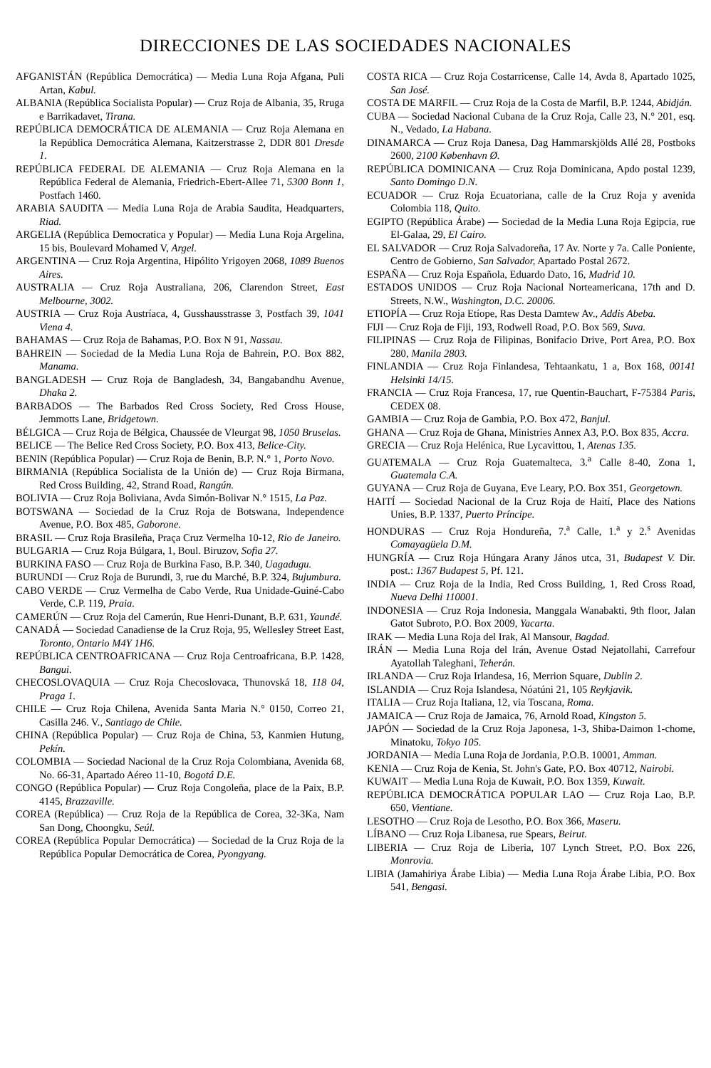DIRECCIONES DE LAS SOCIEDADES NACIONALES
AFGANISTÁN (República Democrática) — Media Luna Roja Afgana, Puli Artan, Kabul.
ALBANIA (República Socialista Popular) — Cruz Roja de Albania, 35, Rruga e Barrikadavet, Tirana.
REPÚBLICA DEMOCRÁTICA DE ALEMANIA — Cruz Roja Alemana en la República Democrática Alemana, Kaitzerstrasse 2, DDR 801 Dresde 1.
REPÚBLICA FEDERAL DE ALEMANIA — Cruz Roja Alemana en la República Federal de Alemania, Friedrich-Ebert-Allee 71, 5300 Bonn 1, Postfach 1460.
ARABIA SAUDITA — Media Luna Roja de Arabia Saudita, Headquarters, Riad.
ARGELIA (República Democratica y Popular) — Media Luna Roja Argelina, 15 bis, Boulevard Mohamed V, Argel.
ARGENTINA — Cruz Roja Argentina, Hipólito Yrigoyen 2068, 1089 Buenos Aires.
AUSTRALIA — Cruz Roja Australiana, 206, Clarendon Street, East Melbourne, 3002.
AUSTRIA — Cruz Roja Austríaca, 4, Gusshausstrasse 3, Postfach 39, 1041 Viena 4.
BAHAMAS — Cruz Roja de Bahamas, P.O. Box N 91, Nassau.
BAHREIN — Sociedad de la Media Luna Roja de Bahrein, P.O. Box 882, Manama.
BANGLADESH — Cruz Roja de Bangladesh, 34, Bangabandhu Avenue, Dhaka 2.
BARBADOS — The Barbados Red Cross Society, Red Cross House, Jemmotts Lane, Bridgetown.
BÉLGICA — Cruz Roja de Bélgica, Chaussée de Vleurgat 98, 1050 Bruselas.
BELICE — The Belice Red Cross Society, P.O. Box 413, Belice-City.
BENIN (República Popular) — Cruz Roja de Benin, B.P. N.° 1, Porto Novo.
BIRMANIA (República Socialista de la Unión de) — Cruz Roja Birmana, Red Cross Building, 42, Strand Road, Rangún.
BOLIVIA — Cruz Roja Boliviana, Avda Simón-Bolivar N.° 1515, La Paz.
BOTSWANA — Sociedad de la Cruz Roja de Botswana, Independence Avenue, P.O. Box 485, Gaborone.
BRASIL — Cruz Roja Brasileña, Praça Cruz Vermelha 10-12, Rio de Janeiro.
BULGARIA — Cruz Roja Búlgara, 1, Boul. Biruzov, Sofia 27.
BURKINA FASO — Cruz Roja de Burkina Faso, B.P. 340, Uagadugu.
BURUNDI — Cruz Roja de Burundi, 3, rue du Marché, B.P. 324, Bujumbura.
CABO VERDE — Cruz Vermelha de Cabo Verde, Rua Unidade-Guiné-Cabo Verde, C.P. 119, Praia.
CAMERÚN — Cruz Roja del Camerún, Rue Henri-Dunant, B.P. 631, Yaundé.
CANADÁ — Sociedad Canadiense de la Cruz Roja, 95, Wellesley Street East, Toronto, Ontario M4Y 1H6.
REPÚBLICA CENTROAFRICANA — Cruz Roja Centroafricana, B.P. 1428, Bangui.
CHECOSLOVAQUIA — Cruz Roja Checoslovaca, Thunovská 18, 118 04, Praga 1.
CHILE — Cruz Roja Chilena, Avenida Santa Maria N.° 0150, Correo 21, Casilla 246. V., Santiago de Chile.
CHINA (República Popular) — Cruz Roja de China, 53, Kanmien Hutung, Pekín.
COLOMBIA — Sociedad Nacional de la Cruz Roja Colombiana, Avenida 68, No. 66-31, Apartado Aéreo 11-10, Bogotá D.E.
CONGO (República Popular) — Cruz Roja Congoleña, place de la Paix, B.P. 4145, Brazzaville.
COREA (República) — Cruz Roja de la República de Corea, 32-3Ka, Nam San Dong, Choongku, Seúl.
COREA (República Popular Democrática) — Sociedad de la Cruz Roja de la República Popular Democrática de Corea, Pyongyang.
COSTA RICA — Cruz Roja Costarricense, Calle 14, Avda 8, Apartado 1025, San José.
COSTA DE MARFIL — Cruz Roja de la Costa de Marfil, B.P. 1244, Abidján.
CUBA — Sociedad Nacional Cubana de la Cruz Roja, Calle 23, N.° 201, esq. N., Vedado, La Habana.
DINAMARCA — Cruz Roja Danesa, Dag Hammarskjölds Allé 28, Postboks 2600, 2100 København Ø.
REPÚBLICA DOMINICANA — Cruz Roja Dominicana, Apdo postal 1239, Santo Domingo D.N.
ECUADOR — Cruz Roja Ecuatoriana, calle de la Cruz Roja y avenida Colombia 118, Quito.
EGIPTO (República Árabe) — Sociedad de la Media Luna Roja Egipcia, rue El-Galaa, 29, El Cairo.
EL SALVADOR — Cruz Roja Salvadoreña, 17 Av. Norte y 7a. Calle Poniente, Centro de Gobierno, San Salvador, Apartado Postal 2672.
ESPAÑA — Cruz Roja Española, Eduardo Dato, 16, Madrid 10.
ESTADOS UNIDOS — Cruz Roja Nacional Norteamericana, 17th and D. Streets, N.W., Washington, D.C. 20006.
ETIOPÍA — Cruz Roja Etíope, Ras Desta Damtew Av., Addis Abeba.
FIJI — Cruz Roja de Fiji, 193, Rodwell Road, P.O. Box 569, Suva.
FILIPINAS — Cruz Roja de Filipinas, Bonifacio Drive, Port Area, P.O. Box 280, Manila 2803.
FINLANDIA — Cruz Roja Finlandesa, Tehtaankatu, 1 a, Box 168, 00141 Helsinki 14/15.
FRANCIA — Cruz Roja Francesa, 17, rue Quentin-Bauchart, F-75384 Paris, CEDEX 08.
GAMBIA — Cruz Roja de Gambia, P.O. Box 472, Banjul.
GHANA — Cruz Roja de Ghana, Ministries Annex A3, P.O. Box 835, Accra.
GRECIA — Cruz Roja Helénica, Rue Lycavittou, 1, Atenas 135.
GUATEMALA — Cruz Roja Guatemalteca, 3.<sup>a</sup> Calle 8-40, Zona 1, Guatemala C.A.
GUYANA — Cruz Roja de Guyana, Eve Leary, P.O. Box 351, Georgetown.
HAITÍ — Sociedad Nacional de la Cruz Roja de Haití, Place des Nations Unies, B.P. 1337, Puerto Príncipe.
HONDURAS — Cruz Roja Hondureña, 7.<sup>a</sup> Calle, 1.<sup>a</sup> y 2.<sup>s</sup> Avenidas Comayagüela D.M.
HUNGRÍA — Cruz Roja Húngara Arany János utca, 31, Budapest V. Dir. post.: 1367 Budapest 5, Pf. 121.
INDIA — Cruz Roja de la India, Red Cross Building, 1, Red Cross Road, Nueva Delhi 110001.
INDONESIA — Cruz Roja Indonesia, Manggala Wanabakti, 9th floor, Jalan Gatot Subroto, P.O. Box 2009, Yacarta.
IRAK — Media Luna Roja del Irak, Al Mansour, Bagdad.
IRÁN — Media Luna Roja del Irán, Avenue Ostad Nejatollahi, Carrefour Ayatollah Taleghani, Teherán.
IRLANDA — Cruz Roja Irlandesa, 16, Merrion Square, Dublin 2.
ISLANDIA — Cruz Roja Islandesa, Nóatúni 21, 105 Reykjavik.
ITALIA — Cruz Roja Italiana, 12, via Toscana, Roma.
JAMAICA — Cruz Roja de Jamaica, 76, Arnold Road, Kingston 5.
JAPÓN — Sociedad de la Cruz Roja Japonesa, 1-3, Shiba-Daimon 1-chome, Minatoku, Tokyo 105.
JORDANIA — Media Luna Roja de Jordania, P.O.B. 10001, Amman.
KENIA — Cruz Roja de Kenia, St. John's Gate, P.O. Box 40712, Nairobi.
KUWAIT — Media Luna Roja de Kuwait, P.O. Box 1359, Kuwait.
REPÚBLICA DEMOCRÁTICA POPULAR LAO — Cruz Roja Lao, B.P. 650, Vientiane.
LESOTHO — Cruz Roja de Lesotho, P.O. Box 366, Maseru.
LÍBANO — Cruz Roja Libanesa, rue Spears, Beirut.
LIBERIA — Cruz Roja de Liberia, 107 Lynch Street, P.O. Box 226, Monrovia.
LIBIA (Jamahiriya Árabe Libia) — Media Luna Roja Árabe Libia, P.O. Box 541, Bengasi.